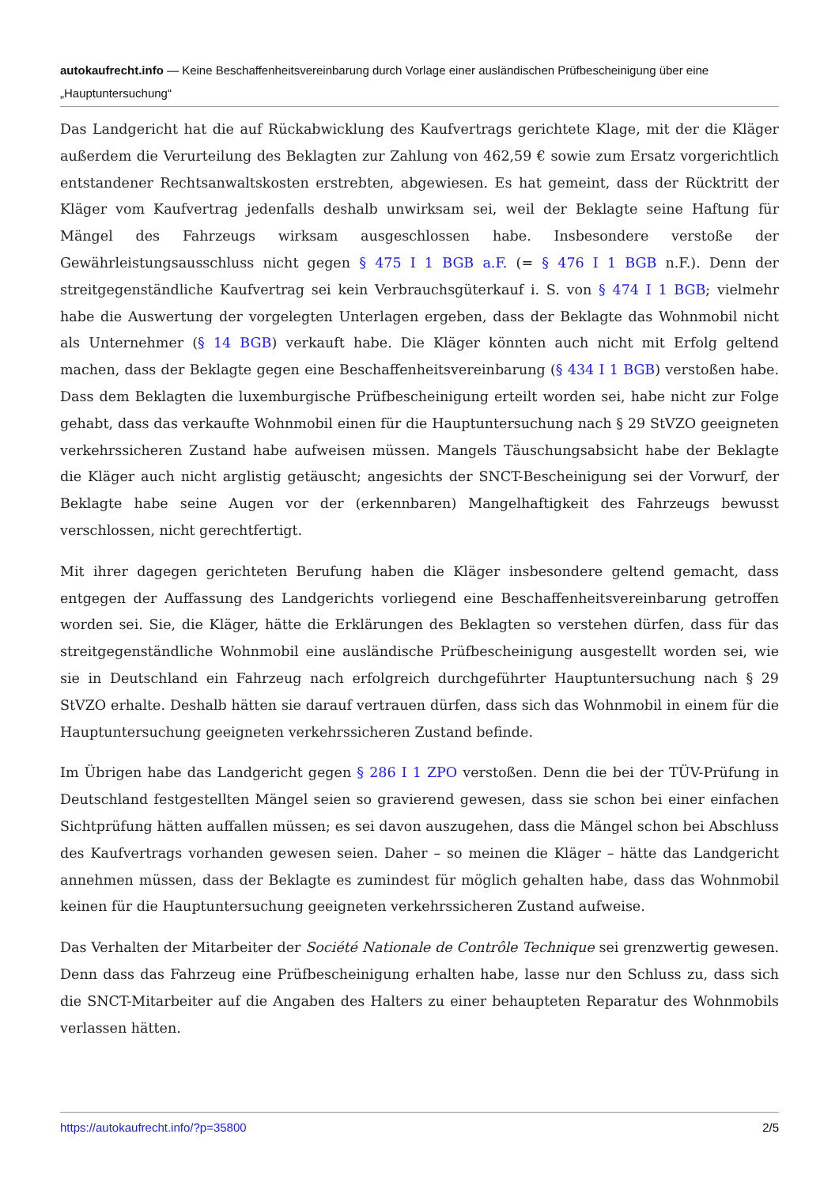autokaufrecht.info — Keine Beschaffenheitsvereinbarung durch Vorlage einer ausländischen Prüfbescheinigung über eine „Hauptuntersuchung“
Das Landgericht hat die auf Rückabwicklung des Kaufvertrags gerichtete Klage, mit der die Kläger außerdem die Verurteilung des Beklagten zur Zahlung von 462,59 € sowie zum Ersatz vorgerichtlich entstandener Rechtsanwaltskosten erstrebten, abgewiesen. Es hat gemeint, dass der Rücktritt der Kläger vom Kaufvertrag jedenfalls deshalb unwirksam sei, weil der Beklagte seine Haftung für Mängel des Fahrzeugs wirksam ausgeschlossen habe. Insbesondere verstoße der Gewährleistungsausschluss nicht gegen § 475 I 1 BGB a.F. (= § 476 I 1 BGB n.F.). Denn der streitgegenständliche Kaufvertrag sei kein Verbrauchsgüterkauf i. S. von § 474 I 1 BGB; vielmehr habe die Auswertung der vorgelegten Unterlagen ergeben, dass der Beklagte das Wohnmobil nicht als Unternehmer (§ 14 BGB) verkauft habe. Die Kläger könnten auch nicht mit Erfolg geltend machen, dass der Beklagte gegen eine Beschaffenheitsvereinbarung (§ 434 I 1 BGB) verstoßen habe. Dass dem Beklagten die luxemburgische Prüfbescheinigung erteilt worden sei, habe nicht zur Folge gehabt, dass das verkaufte Wohnmobil einen für die Hauptuntersuchung nach § 29 StVZO geeigneten verkehrssicheren Zustand habe aufweisen müssen. Mangels Täuschungsabsicht habe der Beklagte die Kläger auch nicht arglistig getäuscht; angesichts der SNCT-Bescheinigung sei der Vorwurf, der Beklagte habe seine Augen vor der (erkennbaren) Mangelhaftigkeit des Fahrzeugs bewusst verschlossen, nicht gerechtfertigt.
Mit ihrer dagegen gerichteten Berufung haben die Kläger insbesondere geltend gemacht, dass entgegen der Auffassung des Landgerichts vorliegend eine Beschaffenheitsvereinbarung getroffen worden sei. Sie, die Kläger, hätte die Erklärungen des Beklagten so verstehen dürfen, dass für das streitgegenständliche Wohnmobil eine ausländische Prüfbescheinigung ausgestellt worden sei, wie sie in Deutschland ein Fahrzeug nach erfolgreich durchgeführter Hauptuntersuchung nach § 29 StVZO erhalte. Deshalb hätten sie darauf vertrauen dürfen, dass sich das Wohnmobil in einem für die Hauptuntersuchung geeigneten verkehrssicheren Zustand befinde.
Im Übrigen habe das Landgericht gegen § 286 I 1 ZPO verstoßen. Denn die bei der TÜV-Prüfung in Deutschland festgestellten Mängel seien so gravierend gewesen, dass sie schon bei einer einfachen Sichtprüfung hätten auffallen müssen; es sei davon auszugehen, dass die Mängel schon bei Abschluss des Kaufvertrags vorhanden gewesen seien. Daher – so meinen die Kläger – hätte das Landgericht annehmen müssen, dass der Beklagte es zumindest für möglich gehalten habe, dass das Wohnmobil keinen für die Hauptuntersuchung geeigneten verkehrssicheren Zustand aufweise.
Das Verhalten der Mitarbeiter der Société Nationale de Contrôle Technique sei grenzwertig gewesen. Denn dass das Fahrzeug eine Prüfbescheinigung erhalten habe, lasse nur den Schluss zu, dass sich die SNCT-Mitarbeiter auf die Angaben des Halters zu einer behaupteten Reparatur des Wohnmobils verlassen hätten.
https://autokaufrecht.info/?p=35800 2/5